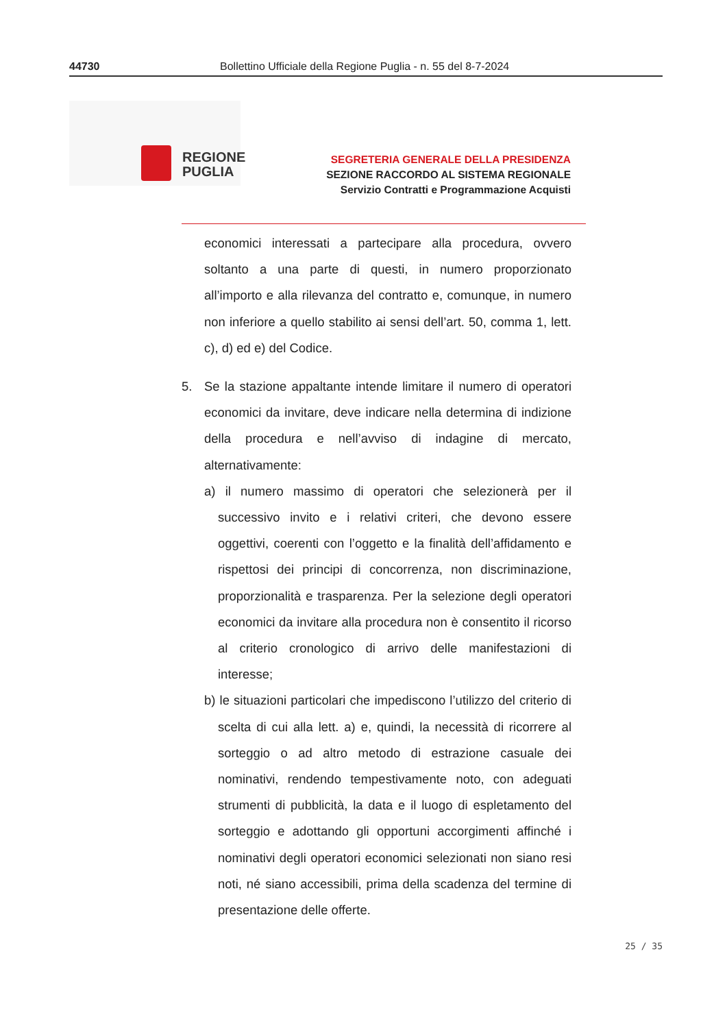44730 Bollettino Ufficiale della Regione Puglia - n. 55 del 8-7-2024
REGIONE
PUGLIA
SEGRETERIA GENERALE DELLA PRESIDENZA
SEZIONE RACCORDO AL SISTEMA REGIONALE
Servizio Contratti e Programmazione Acquisti
economici interessati a partecipare alla procedura, ovvero soltanto a una parte di questi, in numero proporzionato all’importo e alla rilevanza del contratto e, comunque, in numero non inferiore a quello stabilito ai sensi dell’art. 50, comma 1, lett. c), d) ed e) del Codice.
5. Se la stazione appaltante intende limitare il numero di operatori economici da invitare, deve indicare nella determina di indizione della procedura e nell’avviso di indagine di mercato, alternativamente:
a) il numero massimo di operatori che selezionerà per il successivo invito e i relativi criteri, che devono essere oggettivi, coerenti con l’oggetto e la finalità dell’affidamento e rispettosi dei principi di concorrenza, non discriminazione, proporzionalità e trasparenza. Per la selezione degli operatori economici da invitare alla procedura non è consentito il ricorso al criterio cronologico di arrivo delle manifestazioni di interesse;
b) le situazioni particolari che impediscono l’utilizzo del criterio di scelta di cui alla lett. a) e, quindi, la necessità di ricorrere al sorteggio o ad altro metodo di estrazione casuale dei nominativi, rendendo tempestivamente noto, con adeguati strumenti di pubblicità, la data e il luogo di espletamento del sorteggio e adottando gli opportuni accorgimenti affinché i nominativi degli operatori economici selezionati non siano resi noti, né siano accessibili, prima della scadenza del termine di presentazione delle offerte.
25 / 35